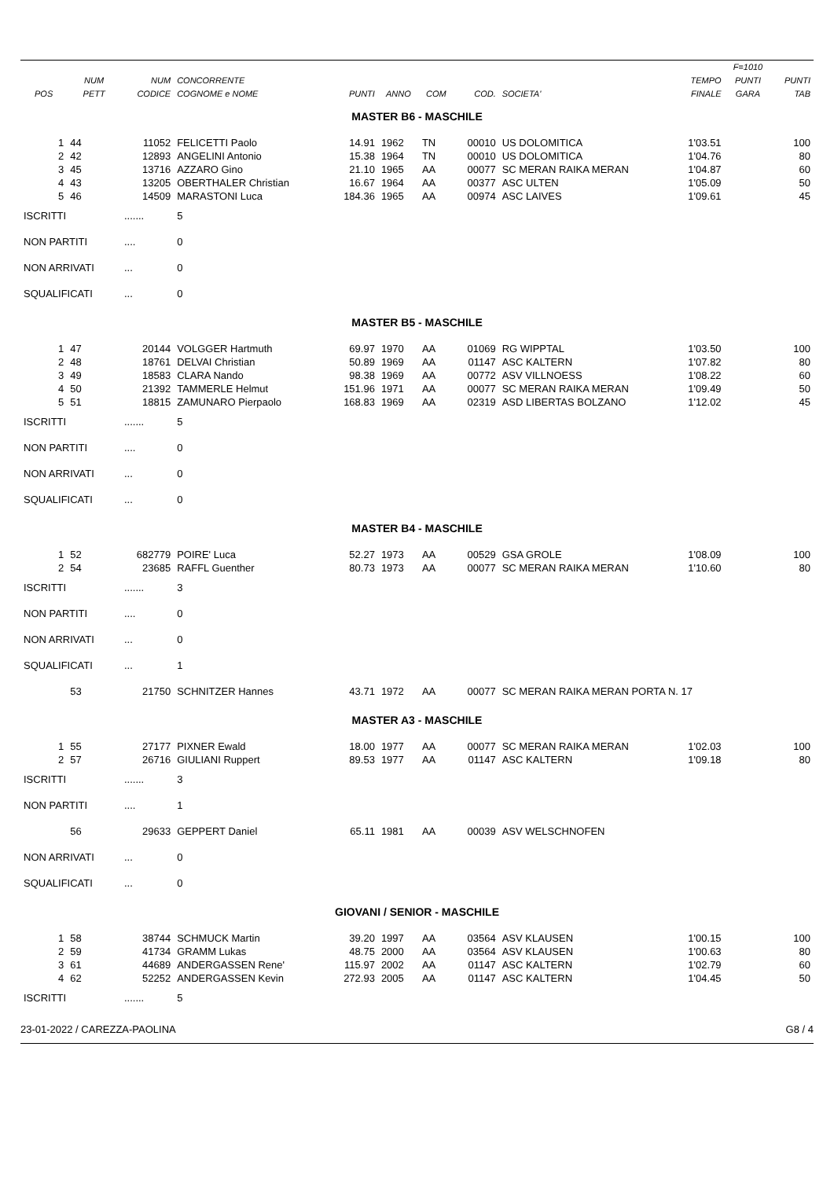| POS | NUM PETT | NUM CODICE | CONCORRENTE COGNOME e NOME | PUNTI | ANNO | COM | COD. | SOCIETA' | TEMPO FINALE | F=1010 PUNTI GARA | PUNTI TAB |
| --- | --- | --- | --- | --- | --- | --- | --- | --- | --- | --- | --- |
| MASTER B6 - MASCHILE | | | | | | | | | | | |
| 1 | 44 | 11052 | FELICETTI Paolo | 14.91 | 1962 | TN | 00010 | US DOLOMITICA | 1'03.51 | | 100 |
| 2 | 42 | 12893 | ANGELINI Antonio | 15.38 | 1964 | TN | 00010 | US DOLOMITICA | 1'04.76 | | 80 |
| 3 | 45 | 13716 | AZZARO Gino | 21.10 | 1965 | AA | 00077 | SC MERAN RAIKA MERAN | 1'04.87 | | 60 |
| 4 | 43 | 13205 | OBERTHALER Christian | 16.67 | 1964 | AA | 00377 | ASC ULTEN | 1'05.09 | | 50 |
| 5 | 46 | 14509 | MARASTONI Luca | 184.36 | 1965 | AA | 00974 | ASC LAIVES | 1'09.61 | | 45 |
| ISCRITTI | | ....... | 5 | | | | | | | | |
| NON PARTITI | | .... | 0 | | | | | | | | |
| NON ARRIVATI | | ... | 0 | | | | | | | | |
| SQUALIFICATI | | ... | 0 | | | | | | | | |
| MASTER B5 - MASCHILE | | | | | | | | | | | |
| 1 | 47 | 20144 | VOLGGER Hartmuth | 69.97 | 1970 | AA | 01069 | RG WIPPTAL | 1'03.50 | | 100 |
| 2 | 48 | 18761 | DELVAI Christian | 50.89 | 1969 | AA | 01147 | ASC KALTERN | 1'07.82 | | 80 |
| 3 | 49 | 18583 | CLARA Nando | 98.38 | 1969 | AA | 00772 | ASV VILLNOESS | 1'08.22 | | 60 |
| 4 | 50 | 21392 | TAMMERLE Helmut | 151.96 | 1971 | AA | 00077 | SC MERAN RAIKA MERAN | 1'09.49 | | 50 |
| 5 | 51 | 18815 | ZAMUNARO Pierpaolo | 168.83 | 1969 | AA | 02319 | ASD LIBERTAS BOLZANO | 1'12.02 | | 45 |
| ISCRITTI | | ....... | 5 | | | | | | | | |
| NON PARTITI | | .... | 0 | | | | | | | | |
| NON ARRIVATI | | ... | 0 | | | | | | | | |
| SQUALIFICATI | | ... | 0 | | | | | | | | |
| MASTER B4 - MASCHILE | | | | | | | | | | | |
| 1 | 52 | 682779 | POIRE' Luca | 52.27 | 1973 | AA | 00529 | GSA GROLE | 1'08.09 | | 100 |
| 2 | 54 | 23685 | RAFFL Guenther | 80.73 | 1973 | AA | 00077 | SC MERAN RAIKA MERAN | 1'10.60 | | 80 |
| ISCRITTI | | ....... | 3 | | | | | | | | |
| NON PARTITI | | .... | 0 | | | | | | | | |
| NON ARRIVATI | | ... | 0 | | | | | | | | |
| SQUALIFICATI | | ... | 1 | | | | | | | | |
| | 53 | 21750 | SCHNITZER Hannes | 43.71 | 1972 | AA | 00077 | SC MERAN RAIKA MERAN PORTA N. 17 | | | |
| MASTER A3 - MASCHILE | | | | | | | | | | | |
| 1 | 55 | 27177 | PIXNER Ewald | 18.00 | 1977 | AA | 00077 | SC MERAN RAIKA MERAN | 1'02.03 | | 100 |
| 2 | 57 | 26716 | GIULIANI Ruppert | 89.53 | 1977 | AA | 01147 | ASC KALTERN | 1'09.18 | | 80 |
| ISCRITTI | | ....... | 3 | | | | | | | | |
| NON PARTITI | | .... | 1 | | | | | | | | |
| | 56 | 29633 | GEPPERT Daniel | 65.11 | 1981 | AA | 00039 | ASV WELSCHNOFEN | | | |
| NON ARRIVATI | | ... | 0 | | | | | | | | |
| SQUALIFICATI | | ... | 0 | | | | | | | | |
| GIOVANI / SENIOR - MASCHILE | | | | | | | | | | | |
| 1 | 58 | 38744 | SCHMUCK Martin | 39.20 | 1997 | AA | 03564 | ASV KLAUSEN | 1'00.15 | | 100 |
| 2 | 59 | 41734 | GRAMM Lukas | 48.75 | 2000 | AA | 03564 | ASV KLAUSEN | 1'00.63 | | 80 |
| 3 | 61 | 44689 | ANDERGASSEN Rene' | 115.97 | 2002 | AA | 01147 | ASC KALTERN | 1'02.79 | | 60 |
| 4 | 62 | 52252 | ANDERGASSEN Kevin | 272.93 | 2005 | AA | 01147 | ASC KALTERN | 1'04.45 | | 50 |
| ISCRITTI | | ....... | 5 | | | | | | | | |
23-01-2022 / CAREZZA-PAOLINA G8 / 4